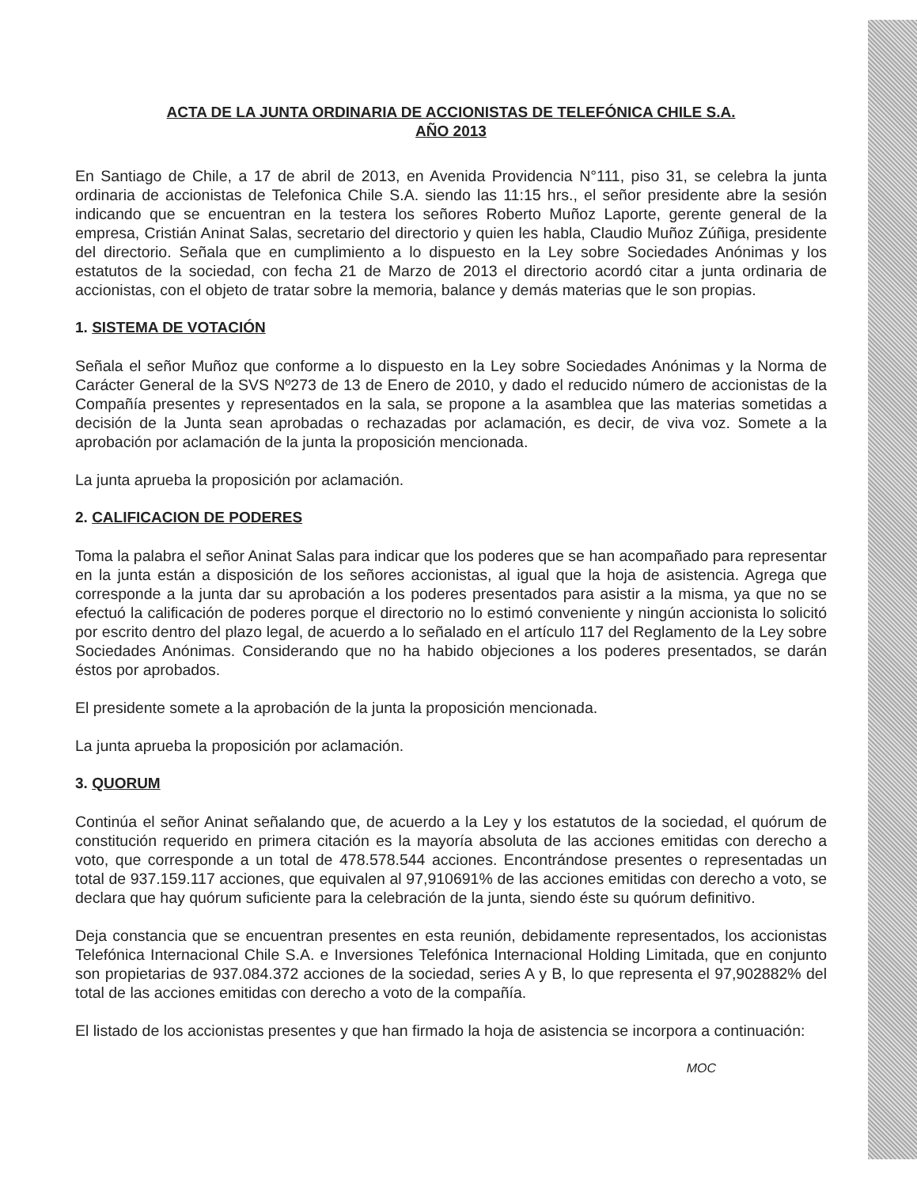ACTA DE LA JUNTA ORDINARIA DE ACCIONISTAS DE TELEFÓNICA CHILE S.A.
AÑO 2013
En Santiago de Chile, a 17 de abril de 2013, en Avenida Providencia N°111, piso 31, se celebra la junta ordinaria de accionistas de Telefonica Chile S.A. siendo las 11:15 hrs., el señor presidente abre la sesión indicando que se encuentran en la testera los señores Roberto Muñoz Laporte, gerente general de la empresa, Cristián Aninat Salas, secretario del directorio y quien les habla, Claudio Muñoz Zúñiga, presidente del directorio. Señala que en cumplimiento a lo dispuesto en la Ley sobre Sociedades Anónimas y los estatutos de la sociedad, con fecha 21 de Marzo de 2013 el directorio acordó citar a junta ordinaria de accionistas, con el objeto de tratar sobre la memoria, balance y demás materias que le son propias.
1. SISTEMA DE VOTACIÓN
Señala el señor Muñoz que conforme a lo dispuesto en la Ley sobre Sociedades Anónimas y la Norma de Carácter General de la SVS Nº273 de 13 de Enero de 2010, y dado el reducido número de accionistas de la Compañía presentes y representados en la sala, se propone a la asamblea que las materias sometidas a decisión de la Junta sean aprobadas o rechazadas por aclamación, es decir, de viva voz. Somete a la aprobación por aclamación de la junta la proposición mencionada.
La junta aprueba la proposición por aclamación.
2. CALIFICACION DE PODERES
Toma la palabra el señor Aninat Salas para indicar que los poderes que se han acompañado para representar en la junta están a disposición de los señores accionistas, al igual que la hoja de asistencia. Agrega que corresponde a la junta dar su aprobación a los poderes presentados para asistir a la misma, ya que no se efectuó la calificación de poderes porque el directorio no lo estimó conveniente y ningún accionista lo solicitó por escrito dentro del plazo legal, de acuerdo a lo señalado en el artículo 117 del Reglamento de la Ley sobre Sociedades Anónimas. Considerando que no ha habido objeciones a los poderes presentados, se darán éstos por aprobados.
El presidente somete a la aprobación de la junta la proposición mencionada.
La junta aprueba la proposición por aclamación.
3. QUORUM
Continúa el señor Aninat señalando que, de acuerdo a la Ley y los estatutos de la sociedad, el quórum de constitución requerido en primera citación es la mayoría absoluta de las acciones emitidas con derecho a voto, que corresponde a un total de 478.578.544 acciones. Encontrándose presentes o representadas un total de 937.159.117 acciones, que equivalen al 97,910691% de las acciones emitidas con derecho a voto, se declara que hay quórum suficiente para la celebración de la junta, siendo éste su quórum definitivo.
Deja constancia que se encuentran presentes en esta reunión, debidamente representados, los accionistas Telefónica Internacional Chile S.A. e Inversiones Telefónica Internacional Holding Limitada, que en conjunto son propietarias de 937.084.372 acciones de la sociedad, series A y B, lo que representa el 97,902882% del total de las acciones emitidas con derecho a voto de la compañía.
El listado de los accionistas presentes y que han firmado la hoja de asistencia se incorpora a continuación:
MOC